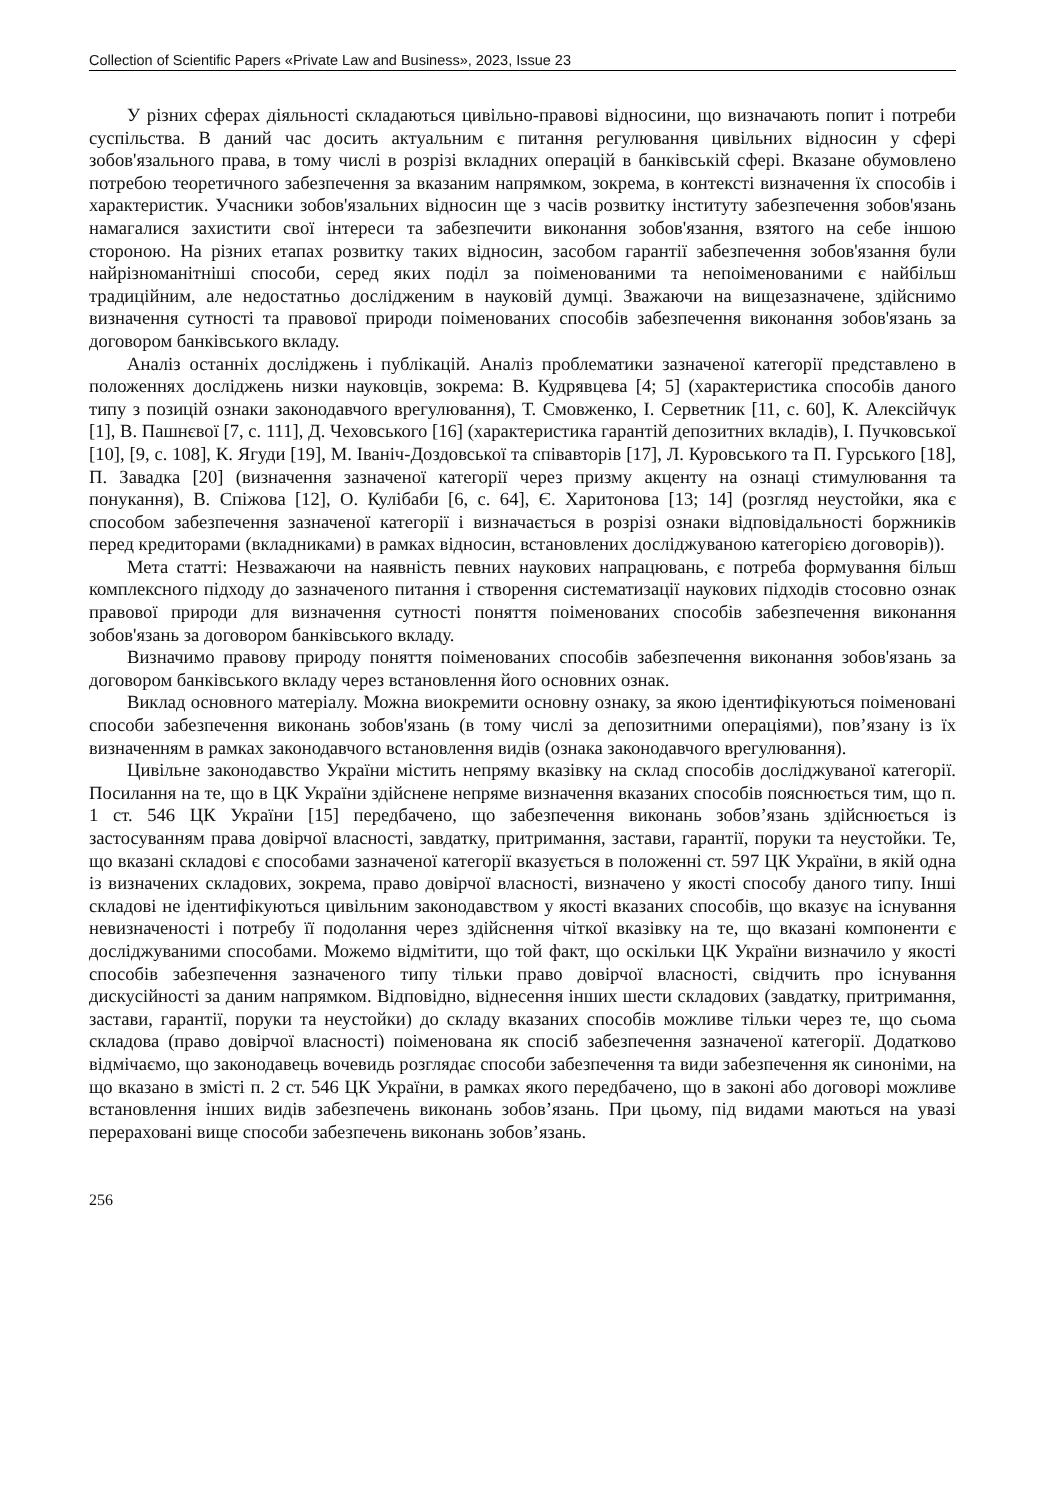Collection of Scientific Papers «Private Law and Business», 2023, Issue 23
У різних сферах діяльності складаються цивільно-правові відносини, що визначають попит і потреби суспільства. В даний час досить актуальним є питання регулювання цивільних відносин у сфері зобов'язального права, в тому числі в розрізі вкладних операцій в банківській сфері. Вказане обумовлено потребою теоретичного забезпечення за вказаним напрямком, зокрема, в контексті визначення їх способів і характеристик. Учасники зобов'язальних відносин ще з часів розвитку інституту забезпечення зобов'язань намагалися захистити свої інтереси та забезпечити виконання зобов'язання, взятого на себе іншою стороною. На різних етапах розвитку таких відносин, засобом гарантії забезпечення зобов'язання були найрізноманітніші способи, серед яких поділ за поіменованими та непоіменованими є найбільш традиційним, але недостатньо дослідженим в науковій думці. Зважаючи на вищезазначене, здійснимо визначення сутності та правової природи поіменованих способів забезпечення виконання зобов'язань за договором банківського вкладу.
Аналіз останніх досліджень і публікацій. Аналіз проблематики зазначеної категорії представлено в положеннях досліджень низки науковців, зокрема: В. Кудрявцева [4; 5] (характеристика способів даного типу з позицій ознаки законодавчого врегулювання), Т. Смовженко, І. Серветник [11, с. 60], К. Алексійчук [1], В. Пашнєвої [7, с. 111], Д. Чеховського [16] (характеристика гарантій депозитних вкладів), І. Пучковської [10], [9, с. 108], К. Ягуди [19], М. Іваніч-Доздовської та співавторів [17], Л. Куровського та П. Гурського [18], П. Завадка [20] (визначення зазначеної категорії через призму акценту на ознаці стимулювання та понукання), В. Спіжова [12], О. Кулібаби [6, с. 64], Є. Харитонова [13; 14] (розгляд неустойки, яка є способом забезпечення зазначеної категорії і визначається в розрізі ознаки відповідальності боржників перед кредиторами (вкладниками) в рамках відносин, встановлених досліджуваною категорією договорів)).
Мета статті: Незважаючи на наявність певних наукових напрацювань, є потреба формування більш комплексного підходу до зазначеного питання і створення систематизації наукових підходів стосовно ознак правової природи для визначення сутності поняття поіменованих способів забезпечення виконання зобов'язань за договором банківського вкладу.
Визначимо правову природу поняття поіменованих способів забезпечення виконання зобов'язань за договором банківського вкладу через встановлення його основних ознак.
Виклад основного матеріалу. Можна виокремити основну ознаку, за якою ідентифікуються поіменовані способи забезпечення виконань зобов'язань (в тому числі за депозитними операціями), пов’язану із їх визначенням в рамках законодавчого встановлення видів (ознака законодавчого врегулювання).
Цивільне законодавство України містить непряму вказівку на склад способів досліджуваної категорії. Посилання на те, що в ЦК України здійснене непряме визначення вказаних способів пояснюється тим, що п. 1 ст. 546 ЦК України [15] передбачено, що забезпечення виконань зобов’язань здійснюється із застосуванням права довірчої власності, завдатку, притримання, застави, гарантії, поруки та неустойки. Те, що вказані складові є способами зазначеної категорії вказується в положенні ст. 597 ЦК України, в якій одна із визначених складових, зокрема, право довірчої власності, визначено у якості способу даного типу. Інші складові не ідентифікуються цивільним законодавством у якості вказаних способів, що вказує на існування невизначеності і потребу її подолання через здійснення чіткої вказівку на те, що вказані компоненти є досліджуваними способами. Можемо відмітити, що той факт, що оскільки ЦК України визначило у якості способів забезпечення зазначеного типу тільки право довірчої власності, свідчить про існування дискусійності за даним напрямком. Відповідно, віднесення інших шести складових (завдатку, притримання, застави, гарантії, поруки та неустойки) до складу вказаних способів можливе тільки через те, що сьома складова (право довірчої власності) поіменована як спосіб забезпечення зазначеної категорії. Додатково відмічаємо, що законодавець вочевидь розглядає способи забезпечення та види забезпечення як синоніми, на що вказано в змісті п. 2 ст. 546 ЦК України, в рамках якого передбачено, що в законі або договорі можливе встановлення інших видів забезпечень виконань зобов’язань. При цьому, під видами маються на увазі перераховані вище способи забезпечень виконань зобов’язань.
256